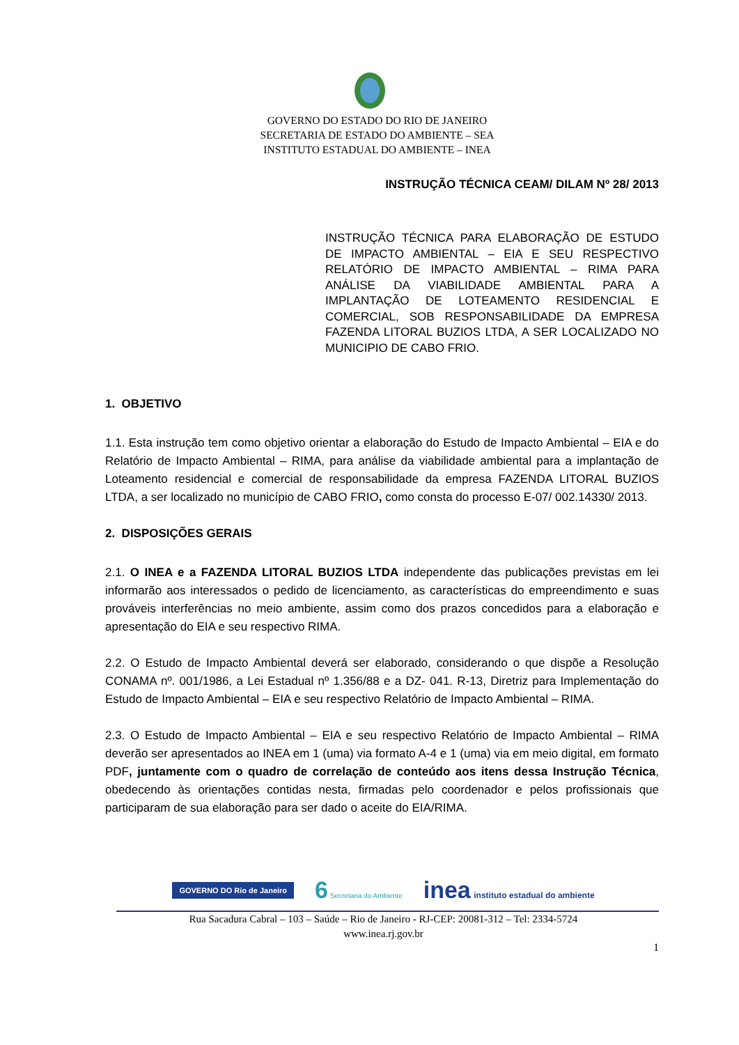GOVERNO DO ESTADO DO RIO DE JANEIRO
SECRETARIA DE ESTADO DO AMBIENTE – SEA
INSTITUTO ESTADUAL DO AMBIENTE – INEA
INSTRUÇÃO TÉCNICA CEAM/ DILAM Nº 28/ 2013
INSTRUÇÃO TÉCNICA PARA ELABORAÇÃO DE ESTUDO DE IMPACTO AMBIENTAL – EIA E SEU RESPECTIVO RELATÓRIO DE IMPACTO AMBIENTAL – RIMA PARA ANÁLISE DA VIABILIDADE AMBIENTAL PARA A IMPLANTAÇÃO DE LOTEAMENTO RESIDENCIAL E COMERCIAL, SOB RESPONSABILIDADE DA EMPRESA FAZENDA LITORAL BUZIOS LTDA, A SER LOCALIZADO NO MUNICIPIO DE CABO FRIO.
1. OBJETIVO
1.1. Esta instrução tem como objetivo orientar a elaboração do Estudo de Impacto Ambiental – EIA e do Relatório de Impacto Ambiental – RIMA, para análise da viabilidade ambiental para a implantação de Loteamento residencial e comercial de responsabilidade da empresa FAZENDA LITORAL BUZIOS LTDA, a ser localizado no município de CABO FRIO, como consta do processo E-07/ 002.14330/ 2013.
2. DISPOSIÇÕES GERAIS
2.1. O INEA e a FAZENDA LITORAL BUZIOS LTDA independente das publicações previstas em lei informarão aos interessados o pedido de licenciamento, as características do empreendimento e suas prováveis interferências no meio ambiente, assim como dos prazos concedidos para a elaboração e apresentação do EIA e seu respectivo RIMA.
2.2. O Estudo de Impacto Ambiental deverá ser elaborado, considerando o que dispõe a Resolução CONAMA nº. 001/1986, a Lei Estadual nº 1.356/88 e a DZ- 041. R-13, Diretriz para Implementação do Estudo de Impacto Ambiental – EIA e seu respectivo Relatório de Impacto Ambiental – RIMA.
2.3. O Estudo de Impacto Ambiental – EIA e seu respectivo Relatório de Impacto Ambiental – RIMA deverão ser apresentados ao INEA em 1 (uma) via formato A-4 e 1 (uma) via em meio digital, em formato PDF, juntamente com o quadro de correlação de conteúdo aos itens dessa Instrução Técnica, obedecendo às orientações contidas nesta, firmadas pelo coordenador e pelos profissionais que participaram de sua elaboração para ser dado o aceite do EIA/RIMA.
GOVERNO DO Rio de Janeiro
6 Secretaria do Ambiente
inea instituto estadual do ambiente
Rua Sacadura Cabral – 103 – Saúde – Rio de Janeiro - RJ-CEP: 20081-312 – Tel: 2334-5724
www.inea.rj.gov.br
1